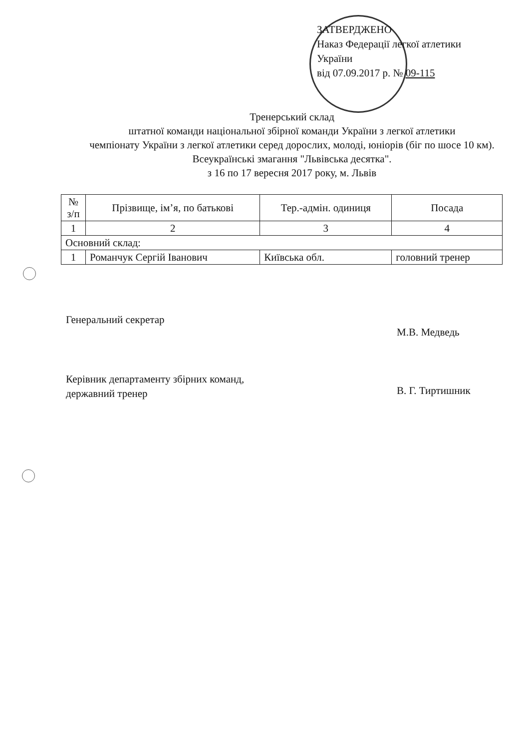ЗАТВЕРДЖЕНО
Наказ Федерації легкої атлетики
України
від 07.09.2017 р. № 09-115
Тренерський склад
штатної команди національної збірної команди України з легкої атлетики
чемпіонату України з легкої атлетики серед дорослих, молоді, юніорів (біг по шосе 10 км). Всеукраїнські змагання "Львівська десятка".
з 16 по 17 вересня 2017 року, м. Львів
| № з/п | Прізвище, ім’я, по батькові | Тер.-адмін. одиниця | Посада |
| --- | --- | --- | --- |
| 1 | 2 | 3 | 4 |
| Основний склад: | | | |
| 1 | Романчук Сергій Іванович | Київська обл. | головний тренер |
Генеральний секретар
М.В. Медведь
Керівник департаменту збірних команд,
державний тренер
В. Г. Тиртишник